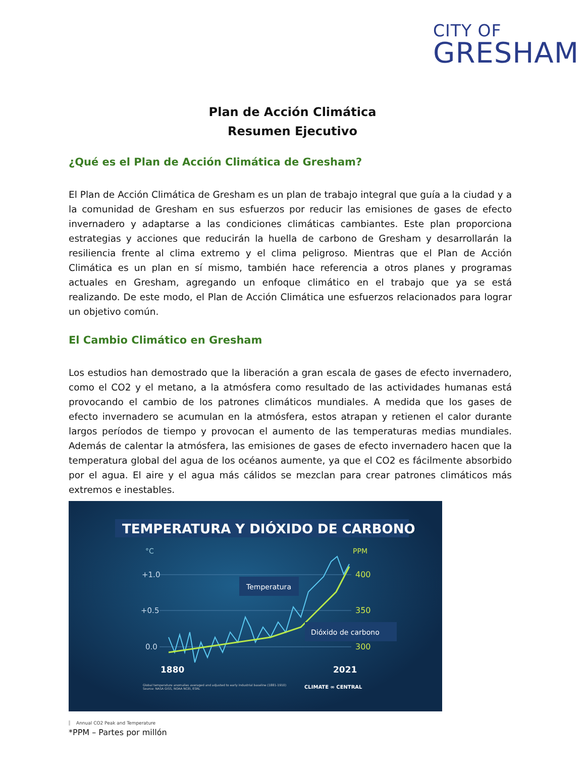CITY OF
GRESHAM
Plan de Acción Climática
Resumen Ejecutivo
¿Qué es el Plan de Acción Climática de Gresham?
El Plan de Acción Climática de Gresham es un plan de trabajo integral que guía a la ciudad y a la comunidad de Gresham en sus esfuerzos por reducir las emisiones de gases de efecto invernadero y adaptarse a las condiciones climáticas cambiantes. Este plan proporciona estrategias y acciones que reducirán la huella de carbono de Gresham y desarrollarán la resiliencia frente al clima extremo y el clima peligroso. Mientras que el Plan de Acción Climática es un plan en sí mismo, también hace referencia a otros planes y programas actuales en Gresham, agregando un enfoque climático en el trabajo que ya se está realizando. De este modo, el Plan de Acción Climática une esfuerzos relacionados para lograr un objetivo común.
El Cambio Climático en Gresham
Los estudios han demostrado que la liberación a gran escala de gases de efecto invernadero, como el CO2 y el metano, a la atmósfera como resultado de las actividades humanas está provocando el cambio de los patrones climáticos mundiales. A medida que los gases de efecto invernadero se acumulan en la atmósfera, estos atrapan y retienen el calor durante largos períodos de tiempo y provocan el aumento de las temperaturas medias mundiales. Además de calentar la atmósfera, las emisiones de gases de efecto invernadero hacen que la temperatura global del agua de los océanos aumente, ya que el CO2 es fácilmente absorbido por el agua. El aire y el agua más cálidos se mezclan para crear patrones climáticos más extremos e inestables.
TEMPERATURA Y DIÓXIDO DE CARBONO
°C
PPM
+1.0
+0.5
0.0
400
350
300
Temperatura
Dióxido de carbono
1880
2021
Global temperature anomalies averaged and adjusted to early industrial baseline (1881-1910)
Source: NASA GISS, NOAA NCEI, ESRL
CLIMATE ∞ CENTRAL
Annual CO2 Peak and Temperature
*PPM – Partes por millón